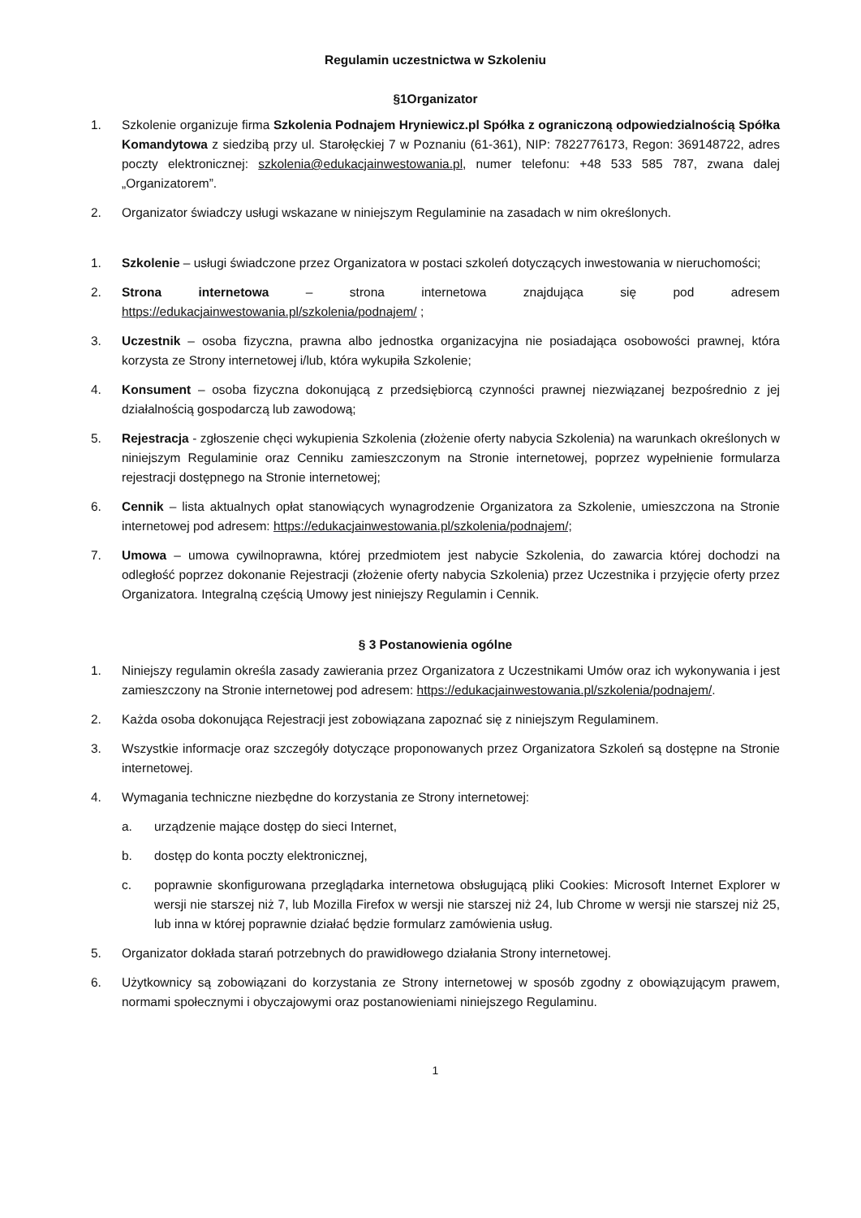Regulamin uczestnictwa w Szkoleniu
§1Organizator
1. Szkolenie organizuje firma Szkolenia Podnajem Hryniewicz.pl Spółka z ograniczoną odpowiedzialnością Spółka Komandytowa z siedzibą przy ul. Starołęckiej 7 w Poznaniu (61-361), NIP: 7822776173, Regon: 369148722, adres poczty elektronicznej: szkolenia@edukacjainwestowania.pl, numer telefonu: +48 533 585 787, zwana dalej „Organizatorem”.
2. Organizator świadczy usługi wskazane w niniejszym Regulaminie na zasadach w nim określonych.
1. Szkolenie – usługi świadczone przez Organizatora w postaci szkoleń dotyczących inwestowania w nieruchomości;
2. Strona internetowa – strona internetowa znajdująca się pod adresem https://edukacjainwestowania.pl/szkolenia/podnajem/ ;
3. Uczestnik – osoba fizyczna, prawna albo jednostka organizacyjna nie posiadająca osobowości prawnej, która korzysta ze Strony internetowej i/lub, która wykupiła Szkolenie;
4. Konsument – osoba fizyczna dokonującą z przedsiębiorcą czynności prawnej niezwiązanej bezpośrednio z jej działalnością gospodarczą lub zawodową;
5. Rejestracja - zgłoszenie chęci wykupienia Szkolenia (złożenie oferty nabycia Szkolenia) na warunkach określonych w niniejszym Regulaminie oraz Cenniku zamieszczonym na Stronie internetowej, poprzez wypełnienie formularza rejestracji dostępnego na Stronie internetowej;
6. Cennik – lista aktualnych opłat stanowiących wynagrodzenie Organizatora za Szkolenie, umieszczona na Stronie internetowej pod adresem: https://edukacjainwestowania.pl/szkolenia/podnajem/;
7. Umowa – umowa cywilnoprawna, której przedmiotem jest nabycie Szkolenia, do zawarcia której dochodzi na odległość poprzez dokonanie Rejestracji (złożenie oferty nabycia Szkolenia) przez Uczestnika i przyjęcie oferty przez Organizatora. Integralną częścią Umowy jest niniejszy Regulamin i Cennik.
§ 3 Postanowienia ogólne
1. Niniejszy regulamin określa zasady zawierania przez Organizatora z Uczestnikami Umów oraz ich wykonywania i jest zamieszczony na Stronie internetowej pod adresem: https://edukacjainwestowania.pl/szkolenia/podnajem/.
2. Każda osoba dokonująca Rejestracji jest zobowiązana zapoznać się z niniejszym Regulaminem.
3. Wszystkie informacje oraz szczegóły dotyczące proponowanych przez Organizatora Szkoleń są dostępne na Stronie internetowej.
4. Wymagania techniczne niezbędne do korzystania ze Strony internetowej:
a. urządzenie mające dostęp do sieci Internet,
b. dostęp do konta poczty elektronicznej,
c. poprawnie skonfigurowana przeglądarka internetowa obsługującą pliki Cookies: Microsoft Internet Explorer w wersji nie starszej niż 7, lub Mozilla Firefox w wersji nie starszej niż 24, lub Chrome w wersji nie starszej niż 25, lub inna w której poprawnie działać będzie formularz zamówienia usług.
5. Organizator dokłada starań potrzebnych do prawidłowego działania Strony internetowej.
6. Użytkownicy są zobowiązani do korzystania ze Strony internetowej w sposób zgodny z obowiązującym prawem, normami społecznymi i obyczajowymi oraz postanowieniami niniejszego Regulaminu.
1